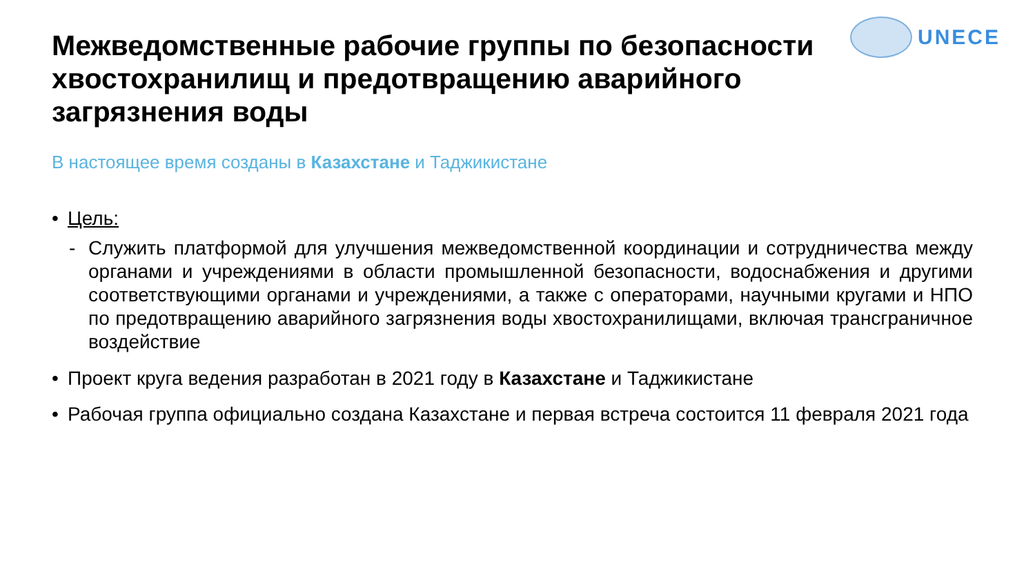UNECE
Межведомственные рабочие группы по безопасности хвостохранилищ и предотвращению аварийного загрязнения воды
В настоящее время созданы в Казахстане и Таджикистане
• Цель:
- Служить платформой для улучшения межведомственной координации и сотрудничества между органами и учреждениями в области промышленной безопасности, водоснабжения и другими соответствующими органами и учреждениями, а также с операторами, научными кругами и НПО по предотвращению аварийного загрязнения воды хвостохранилищами, включая трансграничное воздействие
• Проект круга ведения разработан в 2021 году в Казахстане и Таджикистане
• Рабочая группа официально создана Казахстане и первая встреча состоится 11 февраля 2021 года